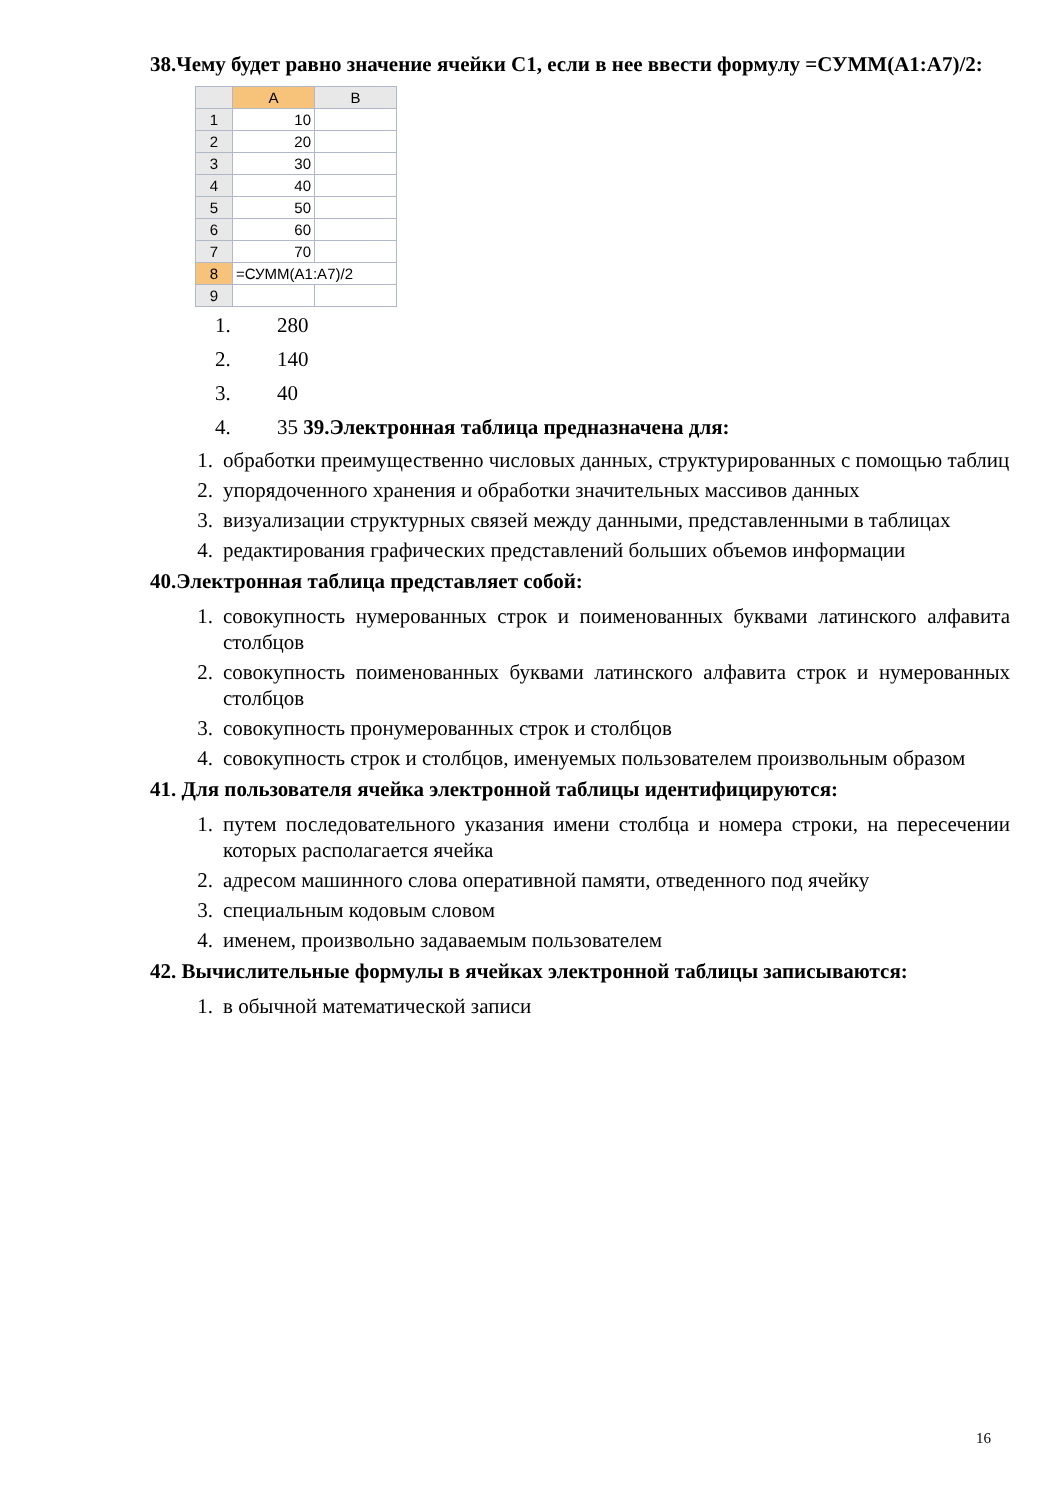38.Чему будет равно значение ячейки С1, если в нее ввести формулу =СУММ(А1:А7)/2:
| | A | B |
| 1 | 10 | |
| 2 | 20 | |
| 3 | 30 | |
| 4 | 40 | |
| 5 | 50 | |
| 6 | 60 | |
| 7 | 70 | |
| 8 | =СУММ(А1:А7)/2 | |
| 9 | | |
1. 280
2. 140
3. 40
4. 35 39.Электронная таблица предназначена для:
1. обработки преимущественно числовых данных, структурированных с помощью таблиц
2. упорядоченного хранения и обработки значительных массивов данных
3. визуализации структурных связей между данными, представленными в таблицах
4. редактирования графических представлений больших объемов информации
40.Электронная таблица представляет собой:
1. совокупность нумерованных строк и поименованных буквами латинского алфавита столбцов
2. совокупность поименованных буквами латинского алфавита строк и нумерованных столбцов
3. совокупность пронумерованных строк и столбцов
4. совокупность строк и столбцов, именуемых пользователем произвольным образом
41. Для пользователя ячейка электронной таблицы идентифицируются:
1. путем последовательного указания имени столбца и номера строки, на пересечении которых располагается ячейка
2. адресом машинного слова оперативной памяти, отведенного под ячейку
3. специальным кодовым словом
4. именем, произвольно задаваемым пользователем
42. Вычислительные формулы в ячейках электронной таблицы записываются:
1. в обычной математической записи
16